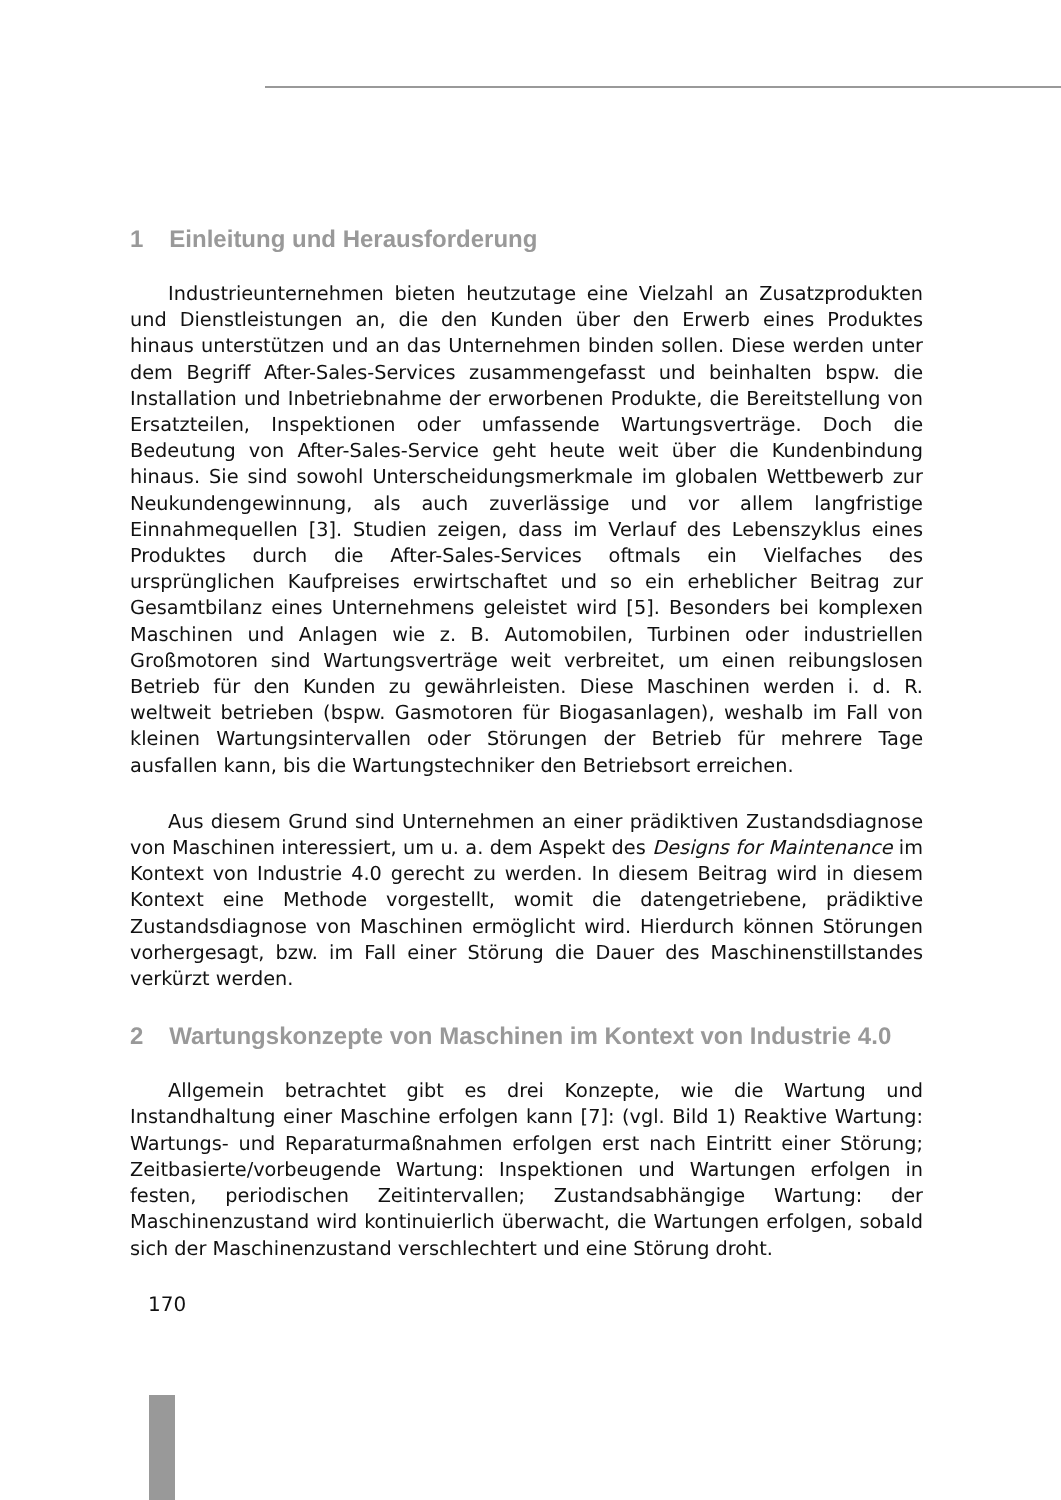1 Einleitung und Herausforderung
Industrieunternehmen bieten heutzutage eine Vielzahl an Zusatzprodukten und Dienstleistungen an, die den Kunden über den Erwerb eines Produktes hinaus unterstützen und an das Unternehmen binden sollen. Diese werden unter dem Begriff After-Sales-Services zusammengefasst und beinhalten bspw. die Installation und Inbetriebnahme der erworbenen Produkte, die Bereitstellung von Ersatzteilen, Inspektionen oder umfassende Wartungsverträge. Doch die Bedeutung von After-Sales-Service geht heute weit über die Kundenbindung hinaus. Sie sind sowohl Unterscheidungsmerkmale im globalen Wettbewerb zur Neukundengewinnung, als auch zuverlässige und vor allem langfristige Einnahmequellen [3]. Studien zeigen, dass im Verlauf des Lebenszyklus eines Produktes durch die After-Sales-Services oftmals ein Vielfaches des ursprünglichen Kaufpreises erwirtschaftet und so ein erheblicher Beitrag zur Gesamtbilanz eines Unternehmens geleistet wird [5]. Besonders bei komplexen Maschinen und Anlagen wie z. B. Automobilen, Turbinen oder industriellen Großmotoren sind Wartungsverträge weit verbreitet, um einen reibungslosen Betrieb für den Kunden zu gewährleisten. Diese Maschinen werden i. d. R. weltweit betrieben (bspw. Gasmotoren für Biogasanlagen), weshalb im Fall von kleinen Wartungsintervallen oder Störungen der Betrieb für mehrere Tage ausfallen kann, bis die Wartungstechniker den Betriebsort erreichen.
Aus diesem Grund sind Unternehmen an einer prädiktiven Zustandsdiagnose von Maschinen interessiert, um u. a. dem Aspekt des Designs for Maintenance im Kontext von Industrie 4.0 gerecht zu werden. In diesem Beitrag wird in diesem Kontext eine Methode vorgestellt, womit die datengetriebene, prädiktive Zustandsdiagnose von Maschinen ermöglicht wird. Hierdurch können Störungen vorhergesagt, bzw. im Fall einer Störung die Dauer des Maschinenstillstandes verkürzt werden.
2 Wartungskonzepte von Maschinen im Kontext von Industrie 4.0
Allgemein betrachtet gibt es drei Konzepte, wie die Wartung und Instandhaltung einer Maschine erfolgen kann [7]: (vgl. Bild 1) Reaktive Wartung: Wartungs- und Reparaturmaßnahmen erfolgen erst nach Eintritt einer Störung; Zeitbasierte/vorbeugende Wartung: Inspektionen und Wartungen erfolgen in festen, periodischen Zeitintervallen; Zustandsabhängige Wartung: der Maschinenzustand wird kontinuierlich überwacht, die Wartungen erfolgen, sobald sich der Maschinenzustand verschlechtert und eine Störung droht.
170